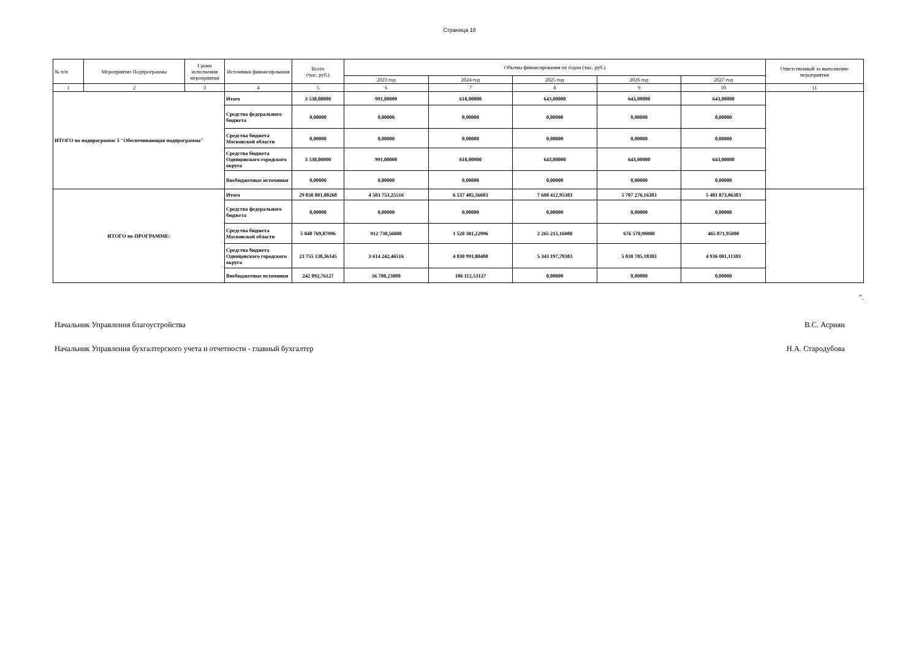Страница 18
| № п/п | Мероприятие Подпрограммы | Сроки исполнения мероприятия | Источники финансирования | Всего (тыс. руб.) | Объемы финансирования по годам (тыс. руб.) | | | | | Ответственный за выполнение мероприятия |
| --- | --- | --- | --- | --- | --- | --- | --- | --- | --- | --- |
| | | | | | 2023 год | 2024 год | 2025 год | 2026 год | 2027 год | |
| 1 | 2 | 3 | 4 | 5 | 6 | 7 | 8 | 9 | 10 | 11 |
| ИТОГО по подпрограмме 3 "Обеспечивающая подпрограмма" | | | Итого | 3 538,00000 | 991,00000 | 618,00000 | 643,00000 | 643,00000 | 643,00000 | |
| | | | Средства федерального бюджета | 0,00000 | 0,00000 | 0,00000 | 0,00000 | 0,00000 | 0,00000 | |
| | | | Средства бюджета Московской области | 0,00000 | 0,00000 | 0,00000 | 0,00000 | 0,00000 | 0,00000 | |
| | | | Средства бюджета Одинцовского городского округа | 3 538,00000 | 991,00000 | 618,00000 | 643,00000 | 643,00000 | 643,00000 | |
| | | | Внебюджетные источники | 0,00000 | 0,00000 | 0,00000 | 0,00000 | 0,00000 | 0,00000 | |
| ИТОГО по ПРОГРАММЕ: | | | Итого | 29 838 801,00268 | 4 583 753,25516 | 6 537 485,56603 | 7 608 412,95383 | 5 707 276,16383 | 5 401 873,06383 | |
| | | | Средства федерального бюджета | 0,00000 | 0,00000 | 0,00000 | 0,00000 | 0,00000 | 0,00000 | |
| | | | Средства бюджета Московской области | 5 840 769,87996 | 912 730,56000 | 1 520 381,22996 | 2 265 215,16000 | 676 570,98000 | 465 871,95000 | |
| | | | Средства бюджета Одинцовского городского округа | 23 755 138,36145 | 3 614 242,46516 | 4 830 991,80480 | 5 343 197,79383 | 5 030 705,18383 | 4 936 001,11383 | |
| | | | Внебюджетные источники | 242 892,76127 | 56 780,23000 | 186 112,53127 | 0,00000 | 0,00000 | 0,00000 | |
".
Начальник Управления благоустройства В.С. Асриян
Начальник Управления бухгалтерского учета и отчетности - главный бухгалтер Н.А. Стародубова